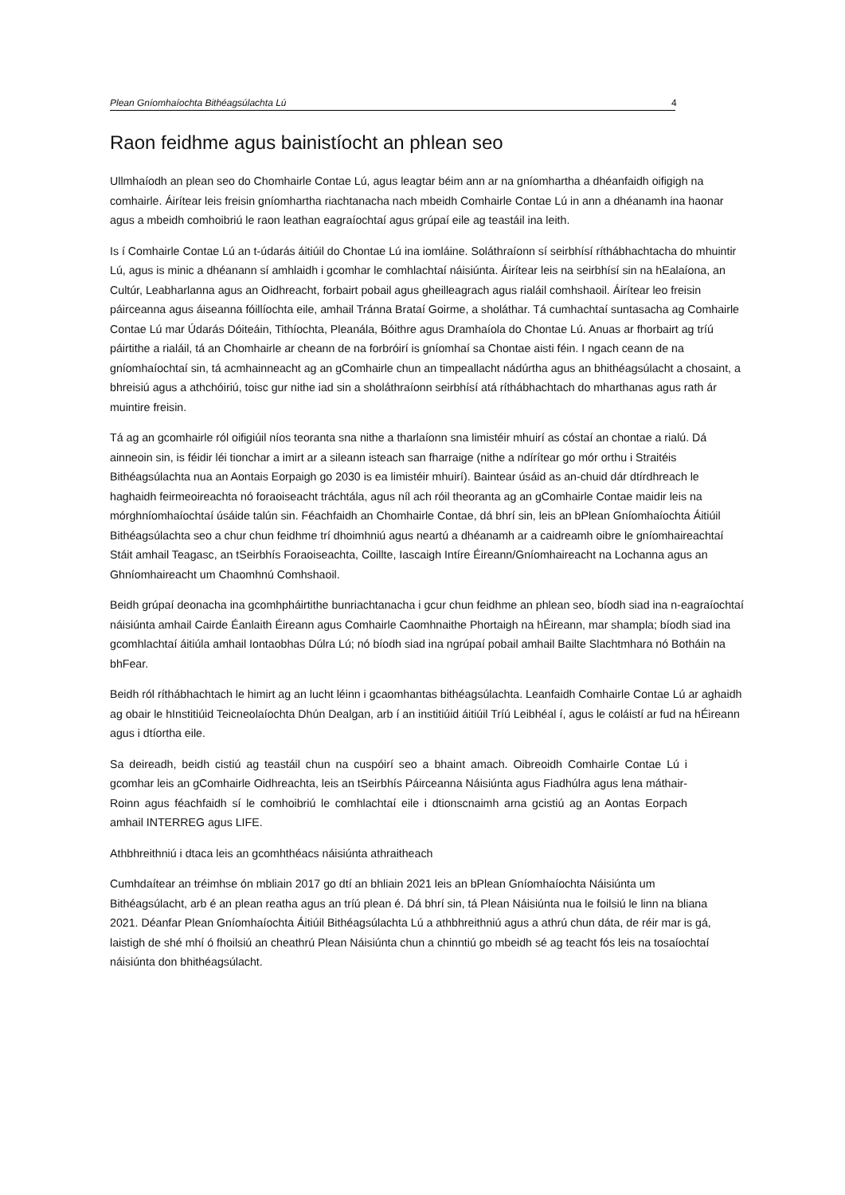Plean Gníomhaíochta Bithéagsúlachta Lú
4
Raon feidhme agus bainistíocht an phlean seo
Ullmhaíodh an plean seo do Chomhairle Contae Lú, agus leagtar béim ann ar na gníomhartha a dhéanfaidh oifigigh na comhairle. Áirítear leis freisin gníomhartha riachtanacha nach mbeidh Comhairle Contae Lú in ann a dhéanamh ina haonar agus a mbeidh comhoibriú le raon leathan eagraíochtaí agus grúpaí eile ag teastáil ina leith.
Is í Comhairle Contae Lú an t-údarás áitiúil do Chontae Lú ina iomláine. Soláthraíonn sí seirbhísí ríthábhachtacha do mhuintir Lú, agus is minic a dhéanann sí amhlaidh i gcomhar le comhlachtaí náisiúnta. Áirítear leis na seirbhísí sin na hEalaíona, an Cultúr, Leabharlanna agus an Oidhreacht, forbairt pobail agus gheilleagrach agus rialáil comhshaoil. Áirítear leo freisin páirceanna agus áiseanna fóillíochta eile, amhail Tránna Brataí Goirme, a sholáthar. Tá cumhachtaí suntasacha ag Comhairle Contae Lú mar Údarás Dóiteáin, Tithíochta, Pleanála, Bóithre agus Dramhaíola do Chontae Lú. Anuas ar fhorbairt ag tríú páirtithe a rialáil, tá an Chomhairle ar cheann de na forbróirí is gníomhaí sa Chontae aisti féin. I ngach ceann de na gníomhaíochtaí sin, tá acmhainneacht ag an gComhairle chun an timpeallacht nádúrtha agus an bhithéagsúlacht a chosaint, a bhreisiú agus a athchóiriú, toisc gur nithe iad sin a sholáthraíonn seirbhísí atá ríthábhachtach do mharthanas agus rath ár muintire freisin.
Tá ag an gcomhairle ról oifigiúil níos teoranta sna nithe a tharlaíonn sna limistéir mhuirí as cóstaí an chontae a rialú. Dá ainneoin sin, is féidir léi tionchar a imirt ar a sileann isteach san fharraige (nithe a ndírítear go mór orthu i Straitéis Bithéagsúlachta nua an Aontais Eorpaigh go 2030 is ea limistéir mhuirí). Baintear úsáid as an-chuid dár dtírdhreach le haghaidh feirmeoireachta nó foraoiseacht tráchtála, agus níl ach róil theoranta ag an gComhairle Contae maidir leis na mórghníomhaíochtaí úsáide talún sin. Féachfaidh an Chomhairle Contae, dá bhrí sin, leis an bPlean Gníomhaíochta Áitiúil Bithéagsúlachta seo a chur chun feidhme trí dhoimhniú agus neartú a dhéanamh ar a caidreamh oibre le gníomhaireachtaí Stáit amhail Teagasc, an tSeirbhís Foraoiseachta, Coillte, Iascaigh Intíre Éireann/Gníomhaireacht na Lochanna agus an Ghníomhaireacht um Chaomhnú Comhshaoil.
Beidh grúpaí deonacha ina gcomhpháirtithe bunriachtanacha i gcur chun feidhme an phlean seo, bíodh siad ina n-eagraíochtaí náisiúnta amhail Cairde Éanlaith Éireann agus Comhairle Caomhnaithe Phortaigh na hÉireann, mar shampla; bíodh siad ina gcomhlachtaí áitiúla amhail Iontaobhas Dúlra Lú; nó bíodh siad ina ngrúpaí pobail amhail Bailte Slachtmhara nó Botháin na bhFear.
Beidh ról ríthábhachtach le himirt ag an lucht léinn i gcaomhantas bithéagsúlachta. Leanfaidh Comhairle Contae Lú ar aghaidh ag obair le hInstitiúid Teicneolaíochta Dhún Dealgan, arb í an institiúid áitiúil Tríú Leibhéal í, agus le coláistí ar fud na hÉireann agus i dtíortha eile.
Sa deireadh, beidh cistiú ag teastáil chun na cuspóirí seo a bhaint amach. Oibreoidh Comhairle Contae Lú i gcomhar leis an gComhairle Oidhreachta, leis an tSeirbhís Páirceanna Náisiúnta agus Fiadhúlra agus lena máthair-Roinn agus féachfaidh sí le comhoibriú le comhlachtaí eile i dtionscnaimh arna gcistiú ag an Aontas Eorpach amhail INTERREG agus LIFE.
Athbhreithniú i dtaca leis an gcomhthéacs náisiúnta athraitheach
Cumhdaítear an tréimhse ón mbliain 2017 go dtí an bhliain 2021 leis an bPlean Gníomhaíochta Náisiúnta um Bithéagsúlacht, arb é an plean reatha agus an tríú plean é. Dá bhrí sin, tá Plean Náisiúnta nua le foilsiú le linn na bliana 2021. Déanfar Plean Gníomhaíochta Áitiúil Bithéagsúlachta Lú a athbhreithniú agus a athrú chun dáta, de réir mar is gá, laistigh de shé mhí ó fhoilsiú an cheathrú Plean Náisiúnta chun a chinntiú go mbeidh sé ag teacht fós leis na tosaíochtaí náisiúnta don bhithéagsúlacht.